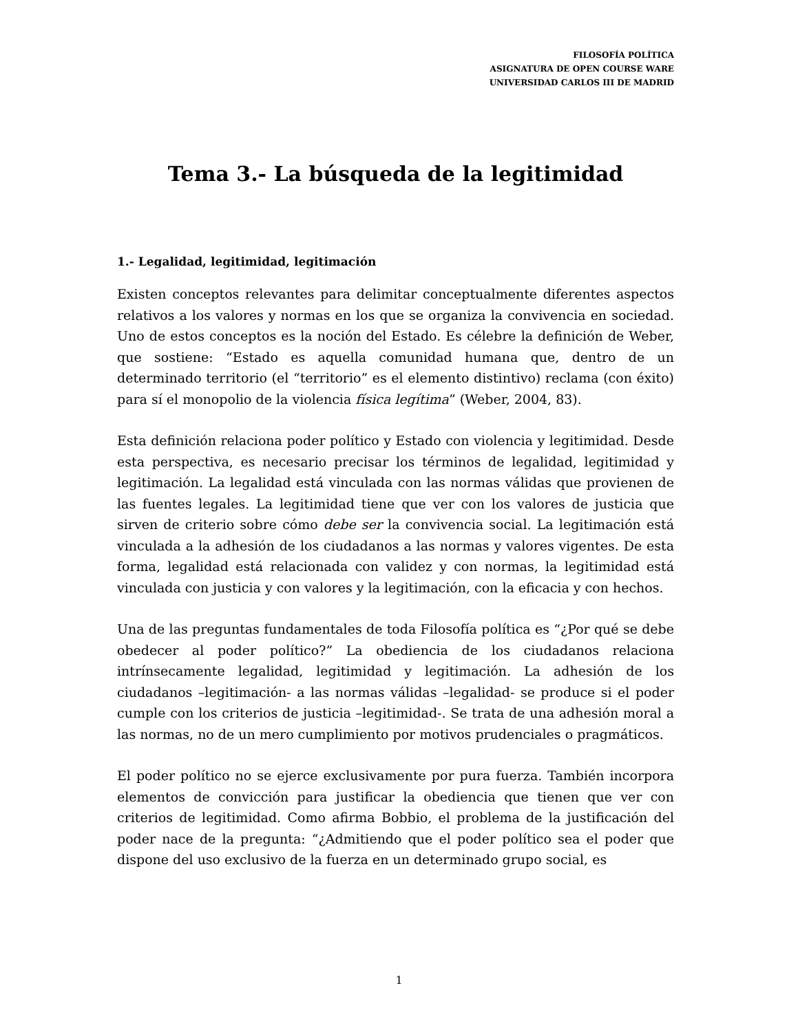FILOSOFÍA POLÍTICA
ASIGNATURA DE OPEN COURSE WARE
UNIVERSIDAD CARLOS III DE MADRID
Tema 3.- La búsqueda de la legitimidad
1.- Legalidad, legitimidad, legitimación
Existen conceptos relevantes para delimitar conceptualmente diferentes aspectos relativos a los valores y normas en los que se organiza la convivencia en sociedad. Uno de estos conceptos es la noción del Estado. Es célebre la definición de Weber, que sostiene: “Estado es aquella comunidad humana que, dentro de un determinado territorio (el “territorio” es el elemento distintivo) reclama (con éxito) para sí el monopolio de la violencia física legítima” (Weber, 2004, 83).
Esta definición relaciona poder político y Estado con violencia y legitimidad. Desde esta perspectiva, es necesario precisar los términos de legalidad, legitimidad y legitimación. La legalidad está vinculada con las normas válidas que provienen de las fuentes legales. La legitimidad tiene que ver con los valores de justicia que sirven de criterio sobre cómo debe ser la convivencia social. La legitimación está vinculada a la adhesión de los ciudadanos a las normas y valores vigentes. De esta forma, legalidad está relacionada con validez y con normas, la legitimidad está vinculada con justicia y con valores y la legitimación, con la eficacia y con hechos.
Una de las preguntas fundamentales de toda Filosofía política es “¿Por qué se debe obedecer al poder político?” La obediencia de los ciudadanos relaciona intrínsecamente legalidad, legitimidad y legitimación. La adhesión de los ciudadanos –legitimación- a las normas válidas –legalidad- se produce si el poder cumple con los criterios de justicia –legitimidad-. Se trata de una adhesión moral a las normas, no de un mero cumplimiento por motivos prudenciales o pragmáticos.
El poder político no se ejerce exclusivamente por pura fuerza. También incorpora elementos de convicción para justificar la obediencia que tienen que ver con criterios de legitimidad. Como afirma Bobbio, el problema de la justificación del poder nace de la pregunta: “¿Admitiendo que el poder político sea el poder que dispone del uso exclusivo de la fuerza en un determinado grupo social, es
1